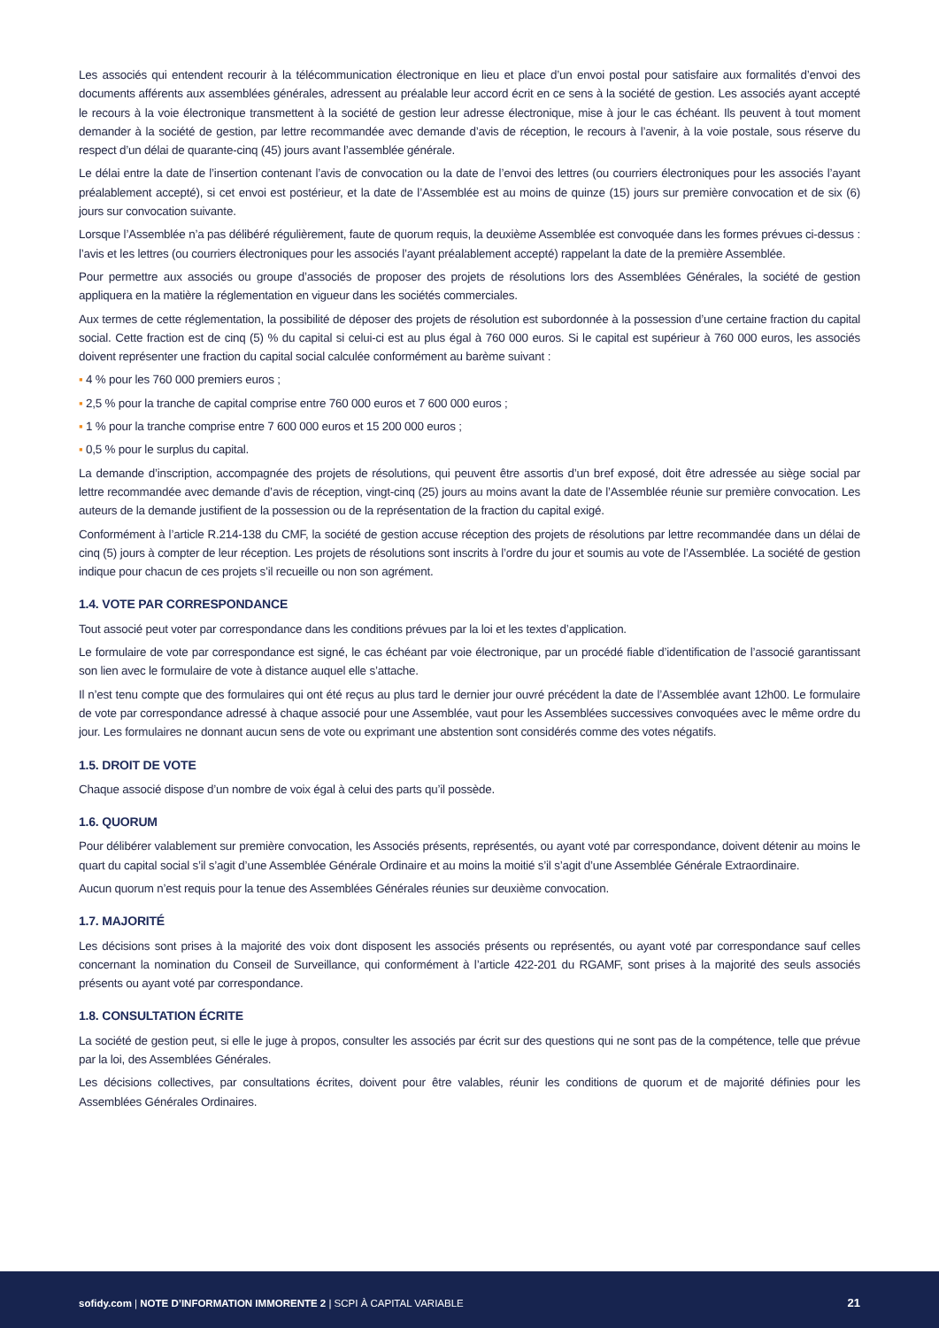Les associés qui entendent recourir à la télécommunication électronique en lieu et place d’un envoi postal pour satisfaire aux formalités d’envoi des documents afférents aux assemblées générales, adressent au préalable leur accord écrit en ce sens à la société de gestion. Les associés ayant accepté le recours à la voie électronique transmettent à la société de gestion leur adresse électronique, mise à jour le cas échéant. Ils peuvent à tout moment demander à la société de gestion, par lettre recommandée avec demande d’avis de réception, le recours à l’avenir, à la voie postale, sous réserve du respect d’un délai de quarante-cinq (45) jours avant l’assemblée générale.
Le délai entre la date de l’insertion contenant l’avis de convocation ou la date de l’envoi des lettres (ou courriers électroniques pour les associés l’ayant préalablement accepté), si cet envoi est postérieur, et la date de l’Assemblée est au moins de quinze (15) jours sur première convocation et de six (6) jours sur convocation suivante.
Lorsque l’Assemblée n’a pas délibéré régulièrement, faute de quorum requis, la deuxième Assemblée est convoquée dans les formes prévues ci-dessus : l’avis et les lettres (ou courriers électroniques pour les associés l’ayant préalablement accepté) rappelant la date de la première Assemblée.
Pour permettre aux associés ou groupe d’associés de proposer des projets de résolutions lors des Assemblées Générales, la société de gestion appliquera en la matière la réglementation en vigueur dans les sociétés commerciales.
Aux termes de cette réglementation, la possibilité de déposer des projets de résolution est subordonnée à la possession d’une certaine fraction du capital social. Cette fraction est de cinq (5) % du capital si celui-ci est au plus égal à 760 000 euros. Si le capital est supérieur à 760 000 euros, les associés doivent représenter une fraction du capital social calculée conformément au barème suivant :
▪ 4 % pour les 760 000 premiers euros ;
▪ 2,5 % pour la tranche de capital comprise entre 760 000 euros et 7 600 000 euros ;
▪ 1 % pour la tranche comprise entre 7 600 000 euros et 15 200 000 euros ;
▪ 0,5 % pour le surplus du capital.
La demande d’inscription, accompagnée des projets de résolutions, qui peuvent être assortis d’un bref exposé, doit être adressée au siège social par lettre recommandée avec demande d’avis de réception, vingt-cinq (25) jours au moins avant la date de l’Assemblée réunie sur première convocation. Les auteurs de la demande justifient de la possession ou de la représentation de la fraction du capital exigé.
Conformément à l’article R.214-138 du CMF, la société de gestion accuse réception des projets de résolutions par lettre recommandée dans un délai de cinq (5) jours à compter de leur réception. Les projets de résolutions sont inscrits à l’ordre du jour et soumis au vote de l’Assemblée. La société de gestion indique pour chacun de ces projets s’il recueille ou non son agrément.
1.4. VOTE PAR CORRESPONDANCE
Tout associé peut voter par correspondance dans les conditions prévues par la loi et les textes d’application.
Le formulaire de vote par correspondance est signé, le cas échéant par voie électronique, par un procédé fiable d’identification de l’associé garantissant son lien avec le formulaire de vote à distance auquel elle s’attache.
Il n’est tenu compte que des formulaires qui ont été reçus au plus tard le dernier jour ouvré précédent la date de l’Assemblée avant 12h00. Le formulaire de vote par correspondance adressé à chaque associé pour une Assemblée, vaut pour les Assemblées successives convoquées avec le même ordre du jour. Les formulaires ne donnant aucun sens de vote ou exprimant une abstention sont considérés comme des votes négatifs.
1.5. DROIT DE VOTE
Chaque associé dispose d’un nombre de voix égal à celui des parts qu’il possède.
1.6. QUORUM
Pour délibérer valablement sur première convocation, les Associés présents, représentés, ou ayant voté par correspondance, doivent détenir au moins le quart du capital social s’il s’agit d’une Assemblée Générale Ordinaire et au moins la moitié s’il s’agit d’une Assemblée Générale Extraordinaire.
Aucun quorum n’est requis pour la tenue des Assemblées Générales réunies sur deuxième convocation.
1.7. MAJORITÉ
Les décisions sont prises à la majorité des voix dont disposent les associés présents ou représentés, ou ayant voté par correspondance sauf celles concernant la nomination du Conseil de Surveillance, qui conformément à l’article 422-201 du RGAMF, sont prises à la majorité des seuls associés présents ou ayant voté par correspondance.
1.8. CONSULTATION ÉCRITE
La société de gestion peut, si elle le juge à propos, consulter les associés par écrit sur des questions qui ne sont pas de la compétence, telle que prévue par la loi, des Assemblées Générales.
Les décisions collectives, par consultations écrites, doivent pour être valables, réunir les conditions de quorum et de majorité définies pour les Assemblées Générales Ordinaires.
sofidy.com | NOTE D’INFORMATION IMMORENTE 2 | SCPI À CAPITAL VARIABLE 21